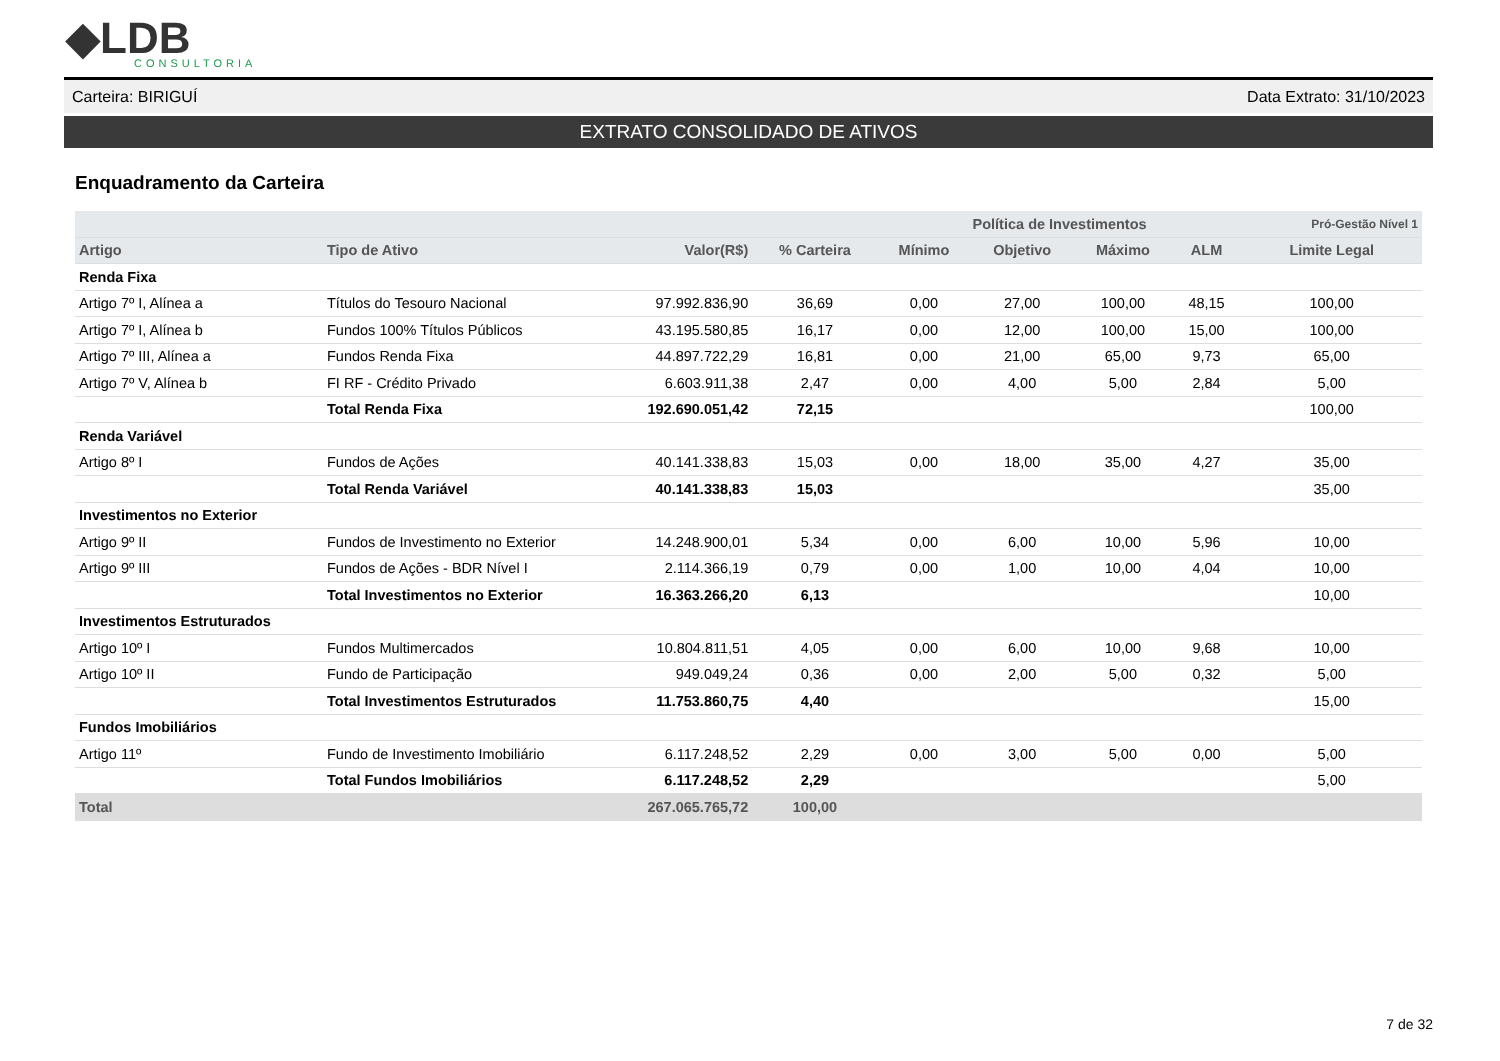◆LDB
CONSULTORIA
Carteira: BIRIGUÍ Data Extrato: 31/10/2023
EXTRATO CONSOLIDADO DE ATIVOS
Enquadramento da Carteira
| | | | | Política de Investimentos | | | | Pró-Gestão Nível 1 |
| --- | --- | --- | --- | --- | --- | --- | --- | --- |
| Artigo | Tipo de Ativo | Valor(R$) | % Carteira | Mínimo | Objetivo | Máximo | ALM | Limite Legal |
| Renda Fixa | | | | | | | | |
| Artigo 7º I, Alínea a | Títulos do Tesouro Nacional | 97.992.836,90 | 36,69 | 0,00 | 27,00 | 100,00 | 48,15 | 100,00 |
| Artigo 7º I, Alínea b | Fundos 100% Títulos Públicos | 43.195.580,85 | 16,17 | 0,00 | 12,00 | 100,00 | 15,00 | 100,00 |
| Artigo 7º III, Alínea a | Fundos Renda Fixa | 44.897.722,29 | 16,81 | 0,00 | 21,00 | 65,00 | 9,73 | 65,00 |
| Artigo 7º V, Alínea b | FI RF - Crédito Privado | 6.603.911,38 | 2,47 | 0,00 | 4,00 | 5,00 | 2,84 | 5,00 |
| | Total Renda Fixa | 192.690.051,42 | 72,15 | | | | | 100,00 |
| Renda Variável | | | | | | | | |
| Artigo 8º I | Fundos de Ações | 40.141.338,83 | 15,03 | 0,00 | 18,00 | 35,00 | 4,27 | 35,00 |
| | Total Renda Variável | 40.141.338,83 | 15,03 | | | | | 35,00 |
| Investimentos no Exterior | | | | | | | | |
| Artigo 9º II | Fundos de Investimento no Exterior | 14.248.900,01 | 5,34 | 0,00 | 6,00 | 10,00 | 5,96 | 10,00 |
| Artigo 9º III | Fundos de Ações - BDR Nível I | 2.114.366,19 | 0,79 | 0,00 | 1,00 | 10,00 | 4,04 | 10,00 |
| | Total Investimentos no Exterior | 16.363.266,20 | 6,13 | | | | | 10,00 |
| Investimentos Estruturados | | | | | | | | |
| Artigo 10º I | Fundos Multimercados | 10.804.811,51 | 4,05 | 0,00 | 6,00 | 10,00 | 9,68 | 10,00 |
| Artigo 10º II | Fundo de Participação | 949.049,24 | 0,36 | 0,00 | 2,00 | 5,00 | 0,32 | 5,00 |
| | Total Investimentos Estruturados | 11.753.860,75 | 4,40 | | | | | 15,00 |
| Fundos Imobiliários | | | | | | | | |
| Artigo 11º | Fundo de Investimento Imobiliário | 6.117.248,52 | 2,29 | 0,00 | 3,00 | 5,00 | 0,00 | 5,00 |
| | Total Fundos Imobiliários | 6.117.248,52 | 2,29 | | | | | 5,00 |
| Total | | 267.065.765,72 | 100,00 | | | | | |
7 de 32